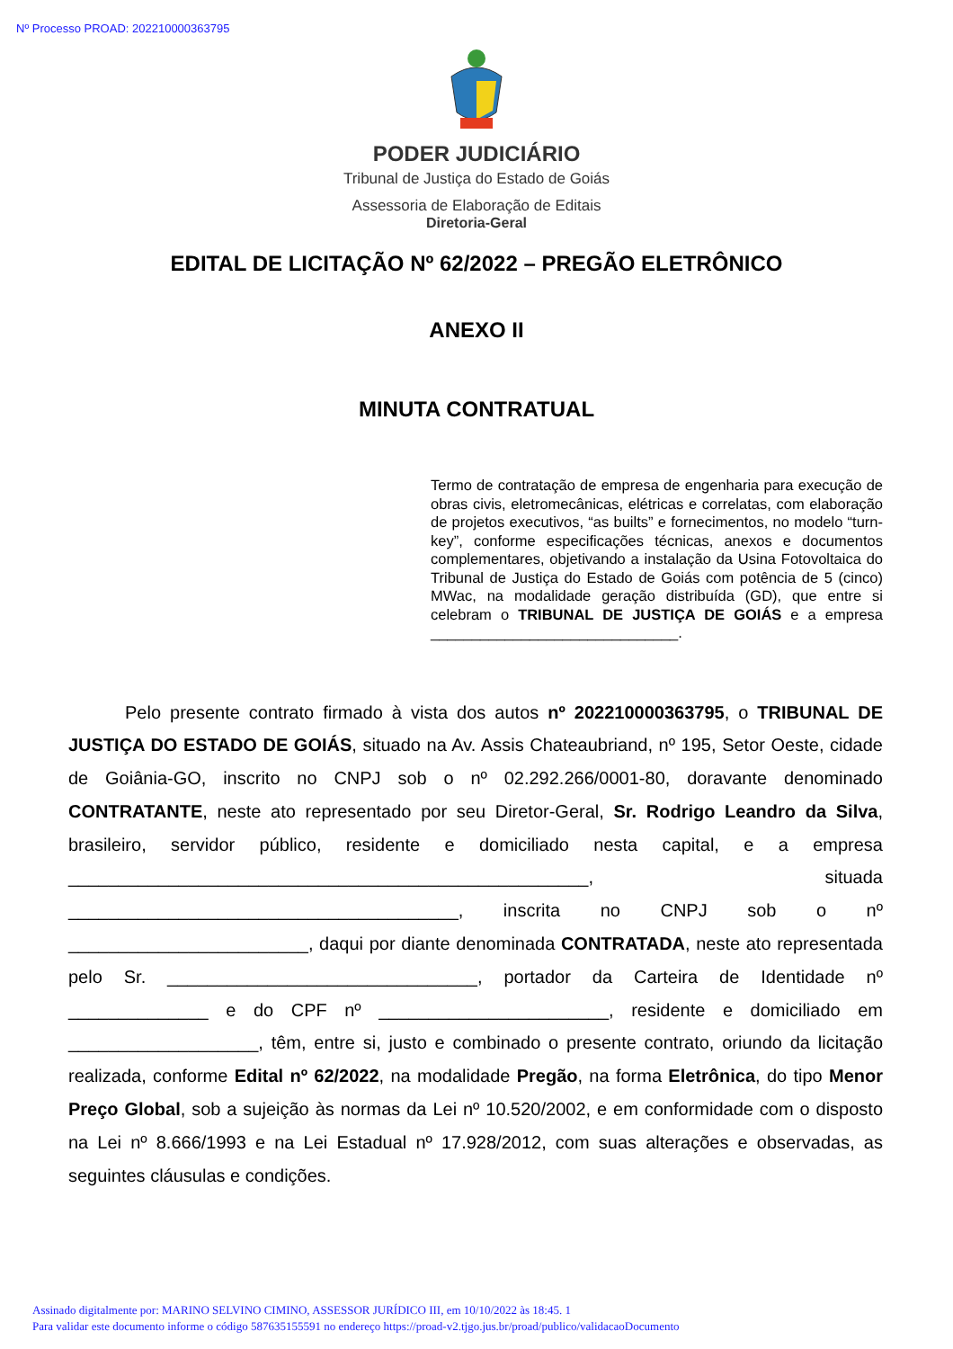Nº Processo PROAD: 202210000363795
PODER JUDICIÁRIO
Tribunal de Justiça do Estado de Goiás
Assessoria de Elaboração de Editais
Diretoria-Geral
EDITAL DE LICITAÇÃO Nº 62/2022 – PREGÃO ELETRÔNICO
ANEXO II
MINUTA CONTRATUAL
Termo de contratação de empresa de engenharia para execução de obras civis, eletromecânicas, elétricas e correlatas, com elaboração de projetos executivos, “as builts” e fornecimentos, no modelo “turn-key”, conforme especificações técnicas, anexos e documentos complementares, objetivando a instalação da Usina Fotovoltaica do Tribunal de Justiça do Estado de Goiás com potência de 5 (cinco) MWac, na modalidade geração distribuída (GD), que entre si celebram o TRIBUNAL DE JUSTIÇA DE GOIÁS e a empresa ______________________________.
Pelo presente contrato firmado à vista dos autos nº 202210000363795, o TRIBUNAL DE JUSTIÇA DO ESTADO DE GOIÁS, situado na Av. Assis Chateaubriand, nº 195, Setor Oeste, cidade de Goiânia-GO, inscrito no CNPJ sob o nº 02.292.266/0001-80, doravante denominado CONTRATANTE, neste ato representado por seu Diretor-Geral, Sr. Rodrigo Leandro da Silva, brasileiro, servidor público, residente e domiciliado nesta capital, e a empresa ____________________________________________________, situada _______________________________________, inscrita no CNPJ sob o nº ________________________, daqui por diante denominada CONTRATADA, neste ato representada pelo Sr. _______________________________, portador da Carteira de Identidade nº ______________ e do CPF nº _______________________, residente e domiciliado em ___________________, têm, entre si, justo e combinado o presente contrato, oriundo da licitação realizada, conforme Edital nº 62/2022, na modalidade Pregão, na forma Eletrônica, do tipo Menor Preço Global, sob a sujeição às normas da Lei nº 10.520/2002, e em conformidade com o disposto na Lei nº 8.666/1993 e na Lei Estadual nº 17.928/2012, com suas alterações e observadas, as seguintes cláusulas e condições.
Assinado digitalmente por: MARINO SELVINO CIMINO, ASSESSOR JURÍDICO III, em 10/10/2022 às 18:45. 1
Para validar este documento informe o código 587635155591 no endereço https://proad-v2.tjgo.jus.br/proad/publico/validacaoDocumento